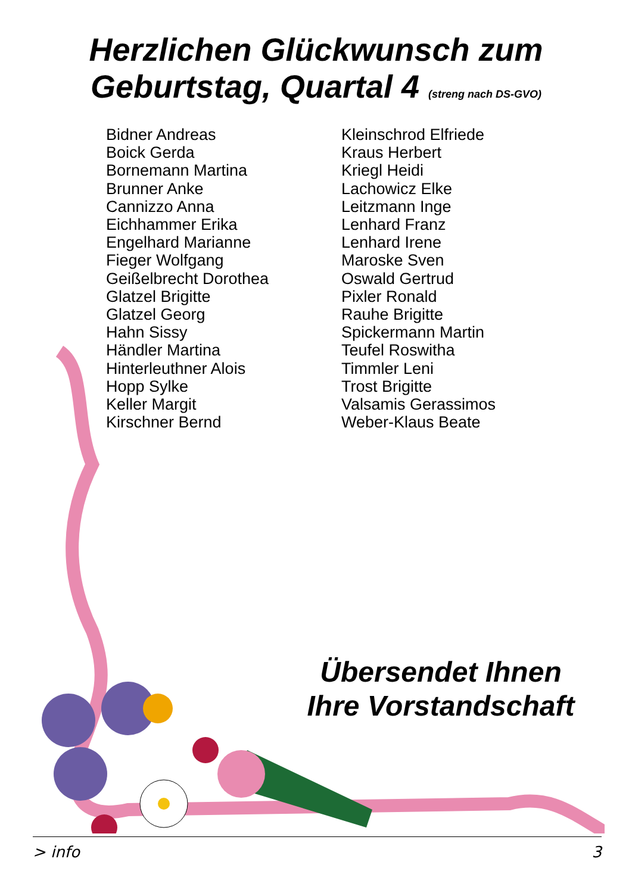Herzlichen Glückwunsch zum
Geburtstag, Quartal 4 (streng nach DS-GVO)
Bidner Andreas
Boick Gerda
Bornemann Martina
Brunner Anke
Cannizzo Anna
Eichhammer Erika
Engelhard Marianne
Fieger Wolfgang
Geißelbrecht Dorothea
Glatzel Brigitte
Glatzel Georg
Hahn Sissy
Händler Martina
Hinterleuthner Alois
Hopp Sylke
Keller Margit
Kirschner Bernd
Kleinschrod Elfriede
Kraus Herbert
Kriegl Heidi
Lachowicz Elke
Leitzmann Inge
Lenhard Franz
Lenhard Irene
Maroske Sven
Oswald Gertrud
Pixler Ronald
Rauhe Brigitte
Spickermann Martin
Teufel Roswitha
Timmler Leni
Trost Brigitte
Valsamis Gerassimos
Weber-Klaus Beate
Übersendet Ihnen
Ihre Vorstandschaft
> info 3